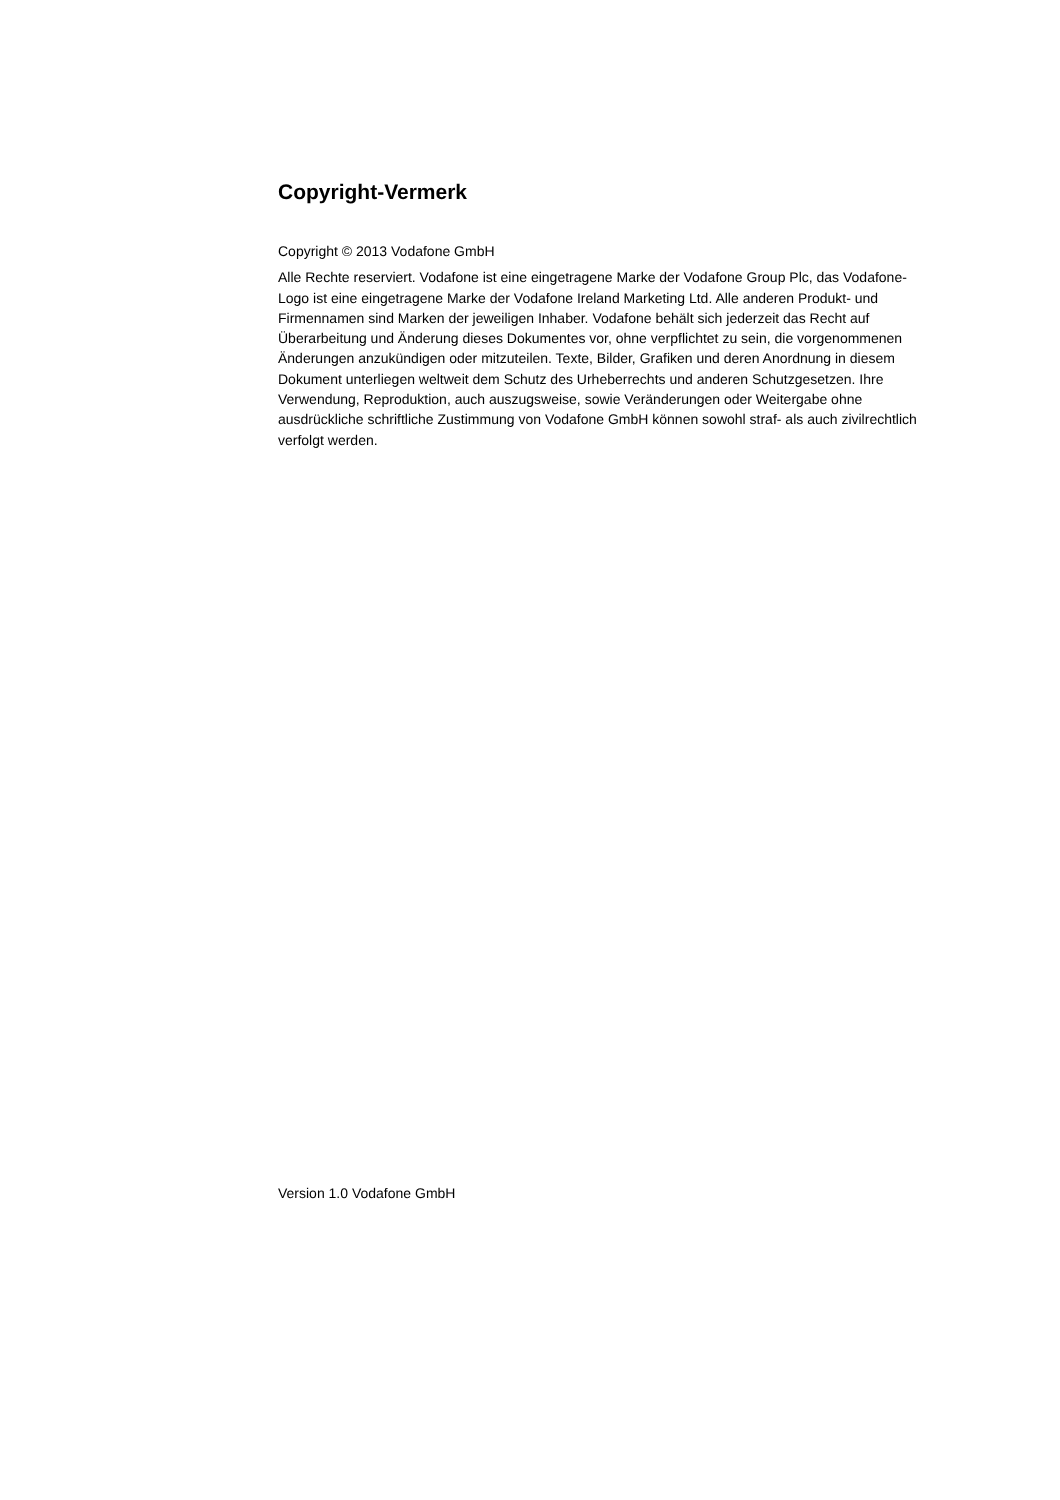Copyright-Vermerk
Copyright © 2013 Vodafone GmbH
Alle Rechte reserviert. Vodafone ist eine eingetragene Marke der Vodafone Group Plc, das Vodafone-Logo ist eine eingetragene Marke der Vodafone Ireland Marketing Ltd. Alle anderen Produkt- und Firmennamen sind Marken der jeweiligen Inhaber. Vodafone behält sich jederzeit das Recht auf Überarbeitung und Änderung dieses Dokumentes vor, ohne verpflichtet zu sein, die vorgenommenen Änderungen anzukündigen oder mitzuteilen. Texte, Bilder, Grafiken und deren Anordnung in diesem Dokument unterliegen weltweit dem Schutz des Urheberrechts und anderen Schutzgesetzen. Ihre Verwendung, Reproduktion, auch auszugsweise, sowie Veränderungen oder Weitergabe ohne ausdrückliche schriftliche Zustimmung von Vodafone GmbH können sowohl straf- als auch zivilrechtlich verfolgt werden.
Version 1.0 Vodafone GmbH